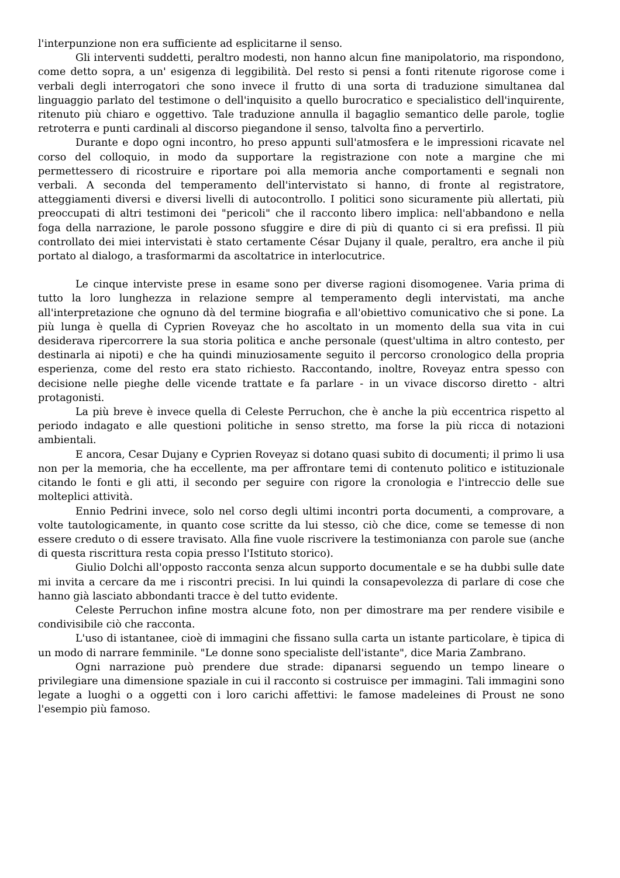l'interpunzione non era sufficiente ad esplicitarne il senso.
Gli interventi suddetti, peraltro modesti, non hanno alcun fine manipolatorio, ma rispondono, come detto sopra, a un' esigenza di leggibilità. Del resto si pensi a fonti ritenute rigorose come i verbali degli interrogatori che sono invece il frutto di una sorta di traduzione simultanea dal linguaggio parlato del testimone o dell'inquisito a quello burocratico e specialistico dell'inquirente, ritenuto più chiaro e oggettivo. Tale traduzione annulla il bagaglio semantico delle parole, toglie retroterra e punti cardinali al discorso piegandone il senso, talvolta fino a pervertirlo.
Durante e dopo ogni incontro, ho preso appunti sull'atmosfera e le impressioni ricavate nel corso del colloquio, in modo da supportare la registrazione con note a margine che mi permettessero di ricostruire e riportare poi alla memoria anche comportamenti e segnali non verbali. A seconda del temperamento dell'intervistato si hanno, di fronte al registratore, atteggiamenti diversi e diversi livelli di autocontrollo. I politici sono sicuramente più allertati, più preoccupati di altri testimoni dei "pericoli" che il racconto libero implica: nell'abbandono e nella foga della narrazione, le parole possono sfuggire e dire di più di quanto ci si era prefissi. Il più controllato dei miei intervistati è stato certamente César Dujany il quale, peraltro, era anche il più portato al dialogo, a trasformarmi da ascoltatrice in interlocutrice.
Le cinque interviste prese in esame sono per diverse ragioni disomogenee. Varia prima di tutto la loro lunghezza in relazione sempre al temperamento degli intervistati, ma anche all'interpretazione che ognuno dà del termine biografia e all'obiettivo comunicativo che si pone. La più lunga è quella di Cyprien Roveyaz che ho ascoltato in un momento della sua vita in cui desiderava ripercorrere la sua storia politica e anche personale (quest'ultima in altro contesto, per destinarla ai nipoti) e che ha quindi minuziosamente seguito il percorso cronologico della propria esperienza, come del resto era stato richiesto. Raccontando, inoltre, Roveyaz entra spesso con decisione nelle pieghe delle vicende trattate e fa parlare - in un vivace discorso diretto - altri protagonisti.
La più breve è invece quella di Celeste Perruchon, che è anche la più eccentrica rispetto al periodo indagato e alle questioni politiche in senso stretto, ma forse la più ricca di notazioni ambientali.
E ancora, Cesar Dujany e Cyprien Roveyaz si dotano quasi subito di documenti; il primo li usa non per la memoria, che ha eccellente, ma per affrontare temi di contenuto politico e istituzionale citando le fonti e gli atti, il secondo per seguire con rigore la cronologia e l'intreccio delle sue molteplici attività.
Ennio Pedrini invece, solo nel corso degli ultimi incontri porta documenti, a comprovare, a volte tautologicamente, in quanto cose scritte da lui stesso, ciò che dice, come se temesse di non essere creduto o di essere travisato. Alla fine vuole riscrivere la testimonianza con parole sue (anche di questa riscrittura resta copia presso l'Istituto storico).
Giulio Dolchi all'opposto racconta senza alcun supporto documentale e se ha dubbi sulle date mi invita a cercare da me i riscontri precisi. In lui quindi la consapevolezza di parlare di cose che hanno già lasciato abbondanti tracce è del tutto evidente.
Celeste Perruchon infine mostra alcune foto, non per dimostrare ma per rendere visibile e condivisibile ciò che racconta.
L'uso di istantanee, cioè di immagini che fissano sulla carta un istante particolare, è tipica di un modo di narrare femminile. "Le donne sono specialiste dell'istante", dice Maria Zambrano.
Ogni narrazione può prendere due strade: dipanarsi seguendo un tempo lineare o privilegiare una dimensione spaziale in cui il racconto si costruisce per immagini. Tali immagini sono legate a luoghi o a oggetti con i loro carichi affettivi: le famose madeleines di Proust ne sono l'esempio più famoso.